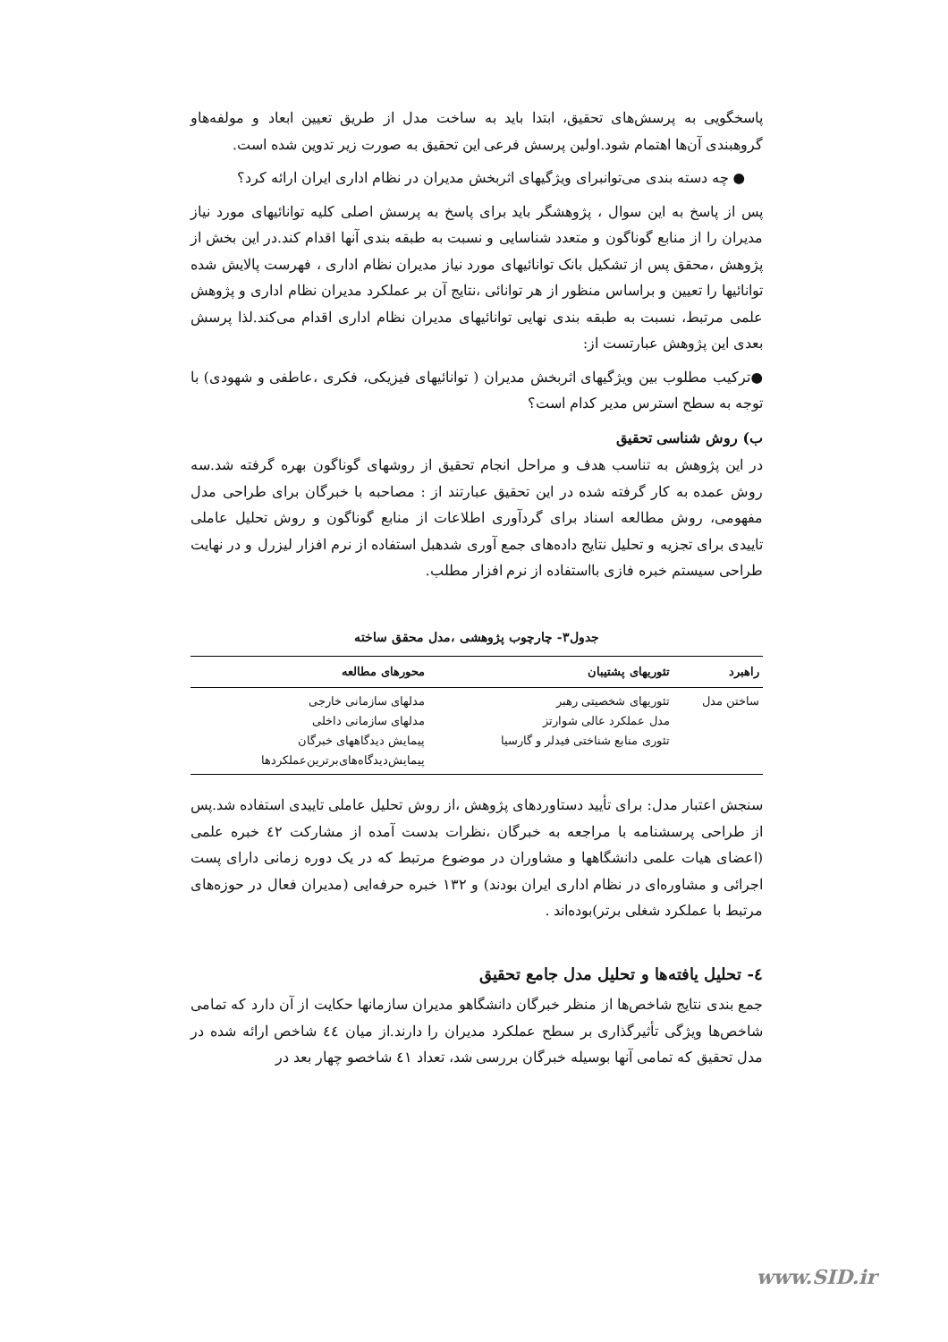پاسخگویی به پرسش‌های تحقیق، ابتدا باید به ساخت مدل از طریق تعیین ابعاد و مولفه‌هاو گروهبندی آن‌ها اهتمام شود.اولین پرسش فرعی این تحقیق به صورت زیر تدوین شده است.
● چه دسته بندی می‌توانبرای ویژگیهای اثربخش مدیران در نظام اداری ایران ارائه کرد؟
پس از پاسخ به این سوال ، پژوهشگر باید برای پاسخ به پرسش اصلی کلیه توانائیهای مورد نیاز مدیران را از منابع گوناگون و متعدد شناسایی و نسبت به طبقه بندی آنها اقدام کند.در این بخش از پژوهش ،محقق پس از تشکیل بانک توانائیهای مورد نیاز مدیران نظام اداری ، فهرست پالایش شده توانائیها را تعیین و براساس منظور از هر توانائی ،نتایج آن بر عملکرد مدیران نظام اداری و پژوهش علمی مرتبط، نسبت به طبقه بندی نهایی توانائیهای مدیران نظام اداری اقدام می‌کند.لذا پرسش بعدی این پژوهش عبارتست از:
●ترکیب مطلوب بین ویژگیهای اثربخش مدیران ( توانائیهای فیزیکی، فکری ،عاطفی و شهودی) با توجه به سطح استرس مدیر کدام است؟
ب) روش شناسی تحقیق
در این پژوهش به تناسب هدف و مراحل انجام تحقیق از روشهای گوناگون بهره گرفته شد.سه روش عمده به کار گرفته شده در این تحقیق عبارتند از : مصاحبه با خبرگان برای طراحی مدل مفهومی، روش مطالعه اسناد برای گردآوری اطلاعات از منابع گوناگون و روش تحلیل عاملی تاییدی برای تجزیه و تحلیل نتایج داده‌های جمع آوری شدهبل استفاده از نرم افزار لیزرل و در نهایت طراحی سیستم خبره فازی بااستفاده از نرم افزار مطلب.
جدول۳- چارچوب پژوهشی ،مدل محقق ساخته
| راهبرد | تئوریهای پشتیبان | محورهای مطالعه |
| --- | --- | --- |
| ساختن مدل | تئوریهای شخصیتی رهبر مدل عملکرد عالی شوارتز تئوری منابع شناختی فیدلر و گارسیا | مدلهای سازمانی خارجی مدلهای سازمانی داخلی پیمایش دیدگاههای خبرگان پیمایش‌دیدگاه‌های‌برترین‌عملکردها |
سنجش اعتبار مدل: برای تأیید دستاوردهای پژوهش ،از روش تحلیل عاملی تاییدی استفاده شد.پس از طراحی پرسشنامه با مراجعه به خبرگان ،نظرات بدست آمده از مشارکت ٤٢ خبره علمی (اعضای هیات علمی دانشگاهها و مشاوران در موضوع مرتبط که در یک دوره زمانی دارای پست اجرائی و مشاوره‌ای در نظام اداری ایران بودند) و ١٣٢ خبره حرفه‌ایی (مدیران فعال در حوزه‌های مرتبط با عملکرد شغلی برتر)بوده‌اند .
٤- تحلیل یافته‌ها و تحلیل مدل جامع تحقیق
جمع بندی نتایج شاخص‌ها از منظر خبرگان دانشگاهو مدیران سازمانها حکایت از آن دارد که تمامی شاخص‌ها ویژگی تأثیرگذاری بر سطح عملکرد مدیران را دارند.از میان ٤٤ شاخص ارائه شده در مدل تحقیق که تمامی آنها بوسیله خبرگان بررسی شد، تعداد ٤١ شاخصو چهار بعد در
www.SID.ir